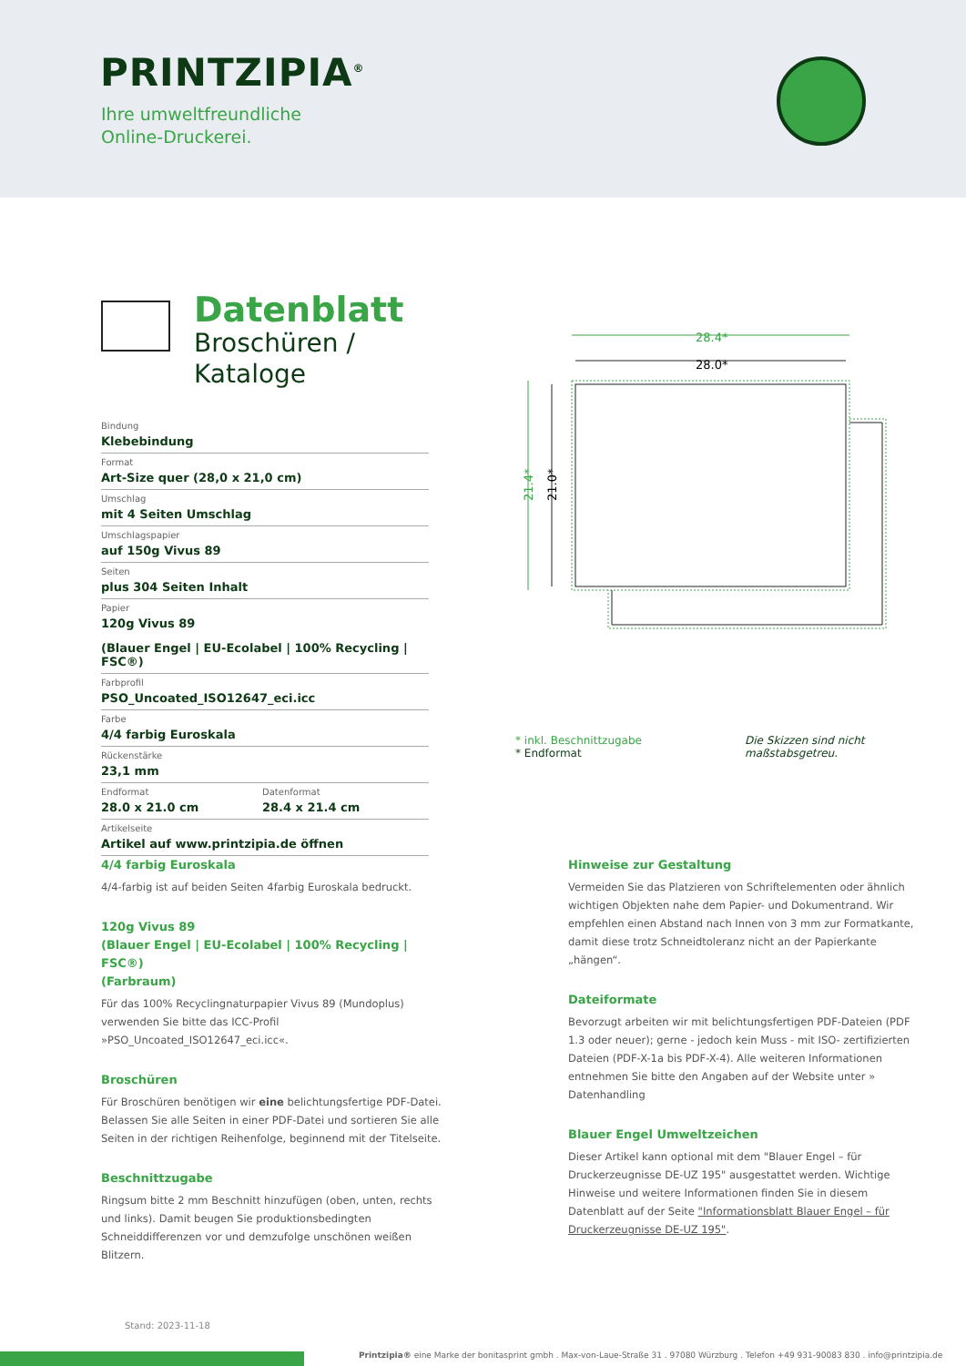PRINTZIPIA<sup>®</sup>
Ihre umweltfreundliche
Online-Druckerei.
Datenblatt
Broschüren / Kataloge
Bindung
Klebebindung
Format
Art-Size quer (28,0 x 21,0 cm)
Umschlag
mit 4 Seiten Umschlag
Umschlagspapier
auf 150g Vivus 89
Seiten
plus 304 Seiten Inhalt
Papier
120g Vivus 89
(Blauer Engel | EU-Ecolabel | 100% Recycling | FSC®)
Farbprofil
PSO_Uncoated_ISO12647_eci.icc
Farbe
4/4 farbig Euroskala
Rückenstärke
23,1 mm
Endformat
28.0 x 21.0 cm
Datenformat
28.4 x 21.4 cm
Artikelseite
Artikel auf www.printzipia.de öffnen
28.4*
28.0*
21.4*
21.0*
* inkl. Beschnittzugabe
* Endformat
Die Skizzen sind nicht
maßstabsgetreu.
4/4 farbig Euroskala
4/4-farbig ist auf beiden Seiten 4farbig Euroskala bedruckt.
120g Vivus 89
(Blauer Engel | EU-Ecolabel | 100% Recycling | FSC®)
(Farbraum)
Für das 100% Recyclingnaturpapier Vivus 89 (Mundoplus) verwenden Sie bitte das ICC-Profil »PSO_Uncoated_ISO12647_eci.icc«.
Broschüren
Für Broschüren benötigen wir eine belichtungsfertige PDF-Datei. Belassen Sie alle Seiten in einer PDF-Datei und sortieren Sie alle Seiten in der richtigen Reihenfolge, beginnend mit der Titelseite.
Beschnittzugabe
Ringsum bitte 2 mm Beschnitt hinzufügen (oben, unten, rechts und links). Damit beugen Sie produktionsbedingten Schneiddifferenzen vor und demzufolge unschönen weißen Blitzern.
Hinweise zur Gestaltung
Vermeiden Sie das Platzieren von Schriftelementen oder ähnlich wichtigen Objekten nahe dem Papier- und Dokumentrand. Wir empfehlen einen Abstand nach Innen von 3 mm zur Formatkante, damit diese trotz Schneidtoleranz nicht an der Papierkante „hängen“.
Dateiformate
Bevorzugt arbeiten wir mit belichtungsfertigen PDF-Dateien (PDF 1.3 oder neuer); gerne - jedoch kein Muss - mit ISO- zertifizierten Dateien (PDF-X-1a bis PDF-X-4). Alle weiteren Informationen entnehmen Sie bitte den Angaben auf der Website unter » Datenhandling
Blauer Engel Umweltzeichen
Dieser Artikel kann optional mit dem "Blauer Engel – für Druckerzeugnisse DE-UZ 195" ausgestattet werden. Wichtige Hinweise und weitere Informationen finden Sie in diesem Datenblatt auf der Seite "Informationsblatt Blauer Engel – für Druckerzeugnisse DE-UZ 195".
Stand: 2023-11-18
Printzipia® eine Marke der bonitasprint gmbh . Max-von-Laue-Straße 31 . 97080 Würzburg . Telefon +49 931-90083 830 . info@printzipia.de